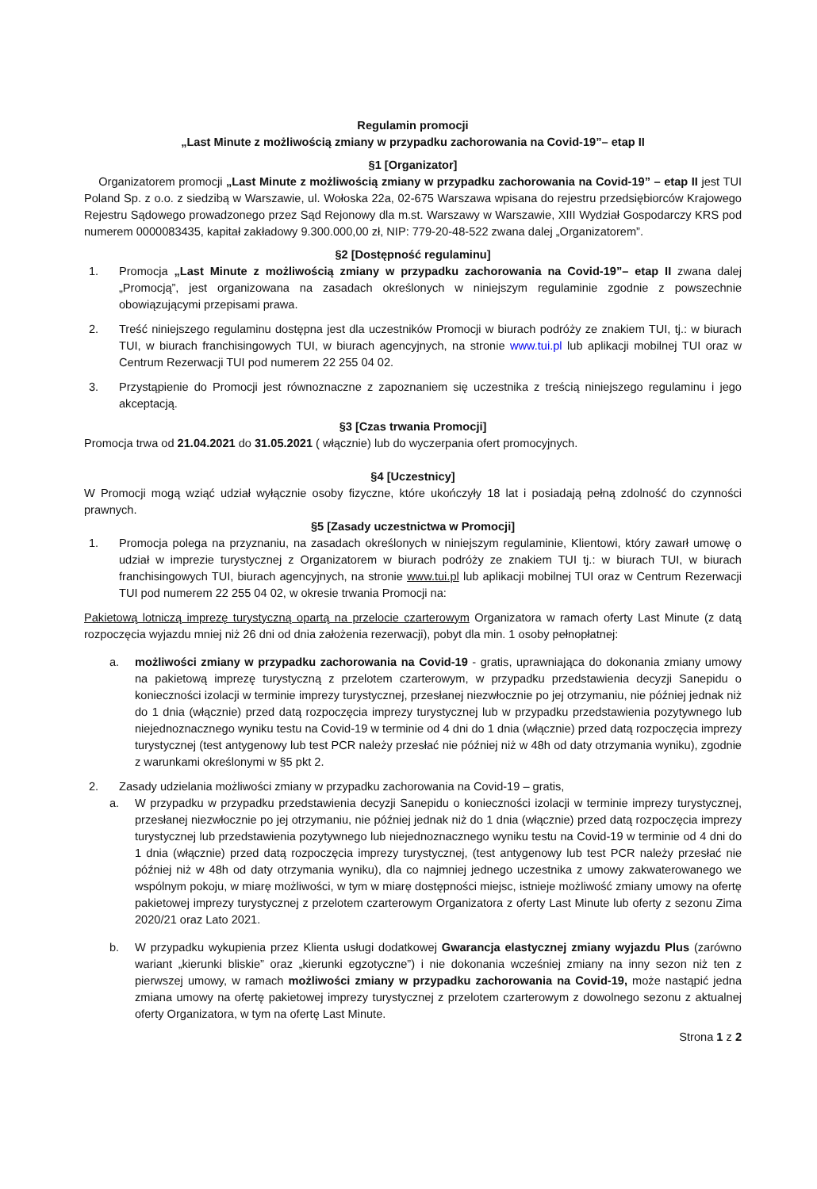Regulamin promocji
„Last Minute z możliwością zmiany w przypadku zachorowania na Covid-19”– etap II
§1 [Organizator]
Organizatorem promocji „Last Minute z możliwością zmiany w przypadku zachorowania na Covid-19” – etap II jest TUI Poland Sp. z o.o. z siedzibą w Warszawie, ul. Wołoska 22a, 02-675 Warszawa wpisana do rejestru przedsiębiorców Krajowego Rejestru Sądowego prowadzonego przez Sąd Rejonowy dla m.st. Warszawy w Warszawie, XIII Wydział Gospodarczy KRS pod numerem 0000083435, kapitał zakładowy 9.300.000,00 zł, NIP: 779-20-48-522 zwana dalej „Organizatorem”.
§2 [Dostępność regulaminu]
1. Promocja „Last Minute z możliwością zmiany w przypadku zachorowania na Covid-19”– etap II zwana dalej „Promocją”, jest organizowana na zasadach określonych w niniejszym regulaminie zgodnie z powszechnie obowiązującymi przepisami prawa.
2. Treść niniejszego regulaminu dostępna jest dla uczestników Promocji w biurach podróży ze znakiem TUI, tj.: w biurach TUI, w biurach franchisingowych TUI, w biurach agencyjnych, na stronie www.tui.pl lub aplikacji mobilnej TUI oraz w Centrum Rezerwacji TUI pod numerem 22 255 04 02.
3. Przystąpienie do Promocji jest równoznaczne z zapoznaniem się uczestnika z treścią niniejszego regulaminu i jego akceptacją.
§3 [Czas trwania Promocji]
Promocja trwa od 21.04.2021 do 31.05.2021 ( włącznie) lub do wyczerpania ofert promocyjnych.
§4 [Uczestnicy]
W Promocji mogą wziąć udział wyłącznie osoby fizyczne, które ukończyły 18 lat i posiadają pełną zdolność do czynności prawnych.
§5 [Zasady uczestnictwa w Promocji]
1. Promocja polega na przyznaniu, na zasadach określonych w niniejszym regulaminie, Klientowi, który zawarł umowę o udział w imprezie turystycznej z Organizatorem w biurach podróży ze znakiem TUI tj.: w biurach TUI, w biurach franchisingowych TUI, biurach agencyjnych, na stronie www.tui.pl lub aplikacji mobilnej TUI oraz w Centrum Rezerwacji TUI pod numerem 22 255 04 02, w okresie trwania Promocji na:
Pakietową lotniczą imprezę turystyczną opartą na przelocie czarterowym Organizatora w ramach oferty Last Minute (z datą rozpoczęcia wyjazdu mniej niż 26 dni od dnia założenia rezerwacji), pobyt dla min. 1 osoby pełnopłatnej:
a. możliwości zmiany w przypadku zachorowania na Covid-19 - gratis, uprawniająca do dokonania zmiany umowy na pakietową imprezę turystyczną z przelotem czarterowym, w przypadku przedstawienia decyzji Sanepidu o konieczności izolacji w terminie imprezy turystycznej, przesłanej niezwłocznie po jej otrzymaniu, nie później jednak niż do 1 dnia (włącznie) przed datą rozpoczęcia imprezy turystycznej lub w przypadku przedstawienia pozytywnego lub niejednoznacznego wyniku testu na Covid-19 w terminie od 4 dni do 1 dnia (włącznie) przed datą rozpoczęcia imprezy turystycznej (test antygenowy lub test PCR należy przesłać nie później niż w 48h od daty otrzymania wyniku), zgodnie z warunkami określonymi w §5 pkt 2.
2. Zasady udzielania możliwości zmiany w przypadku zachorowania na Covid-19 – gratis,
a. W przypadku w przypadku przedstawienia decyzji Sanepidu o konieczności izolacji w terminie imprezy turystycznej, przesłanej niezwłocznie po jej otrzymaniu, nie później jednak niż do 1 dnia (włącznie) przed datą rozpoczęcia imprezy turystycznej lub przedstawienia pozytywnego lub niejednoznacznego wyniku testu na Covid-19 w terminie od 4 dni do 1 dnia (włącznie) przed datą rozpoczęcia imprezy turystycznej, (test antygenowy lub test PCR należy przesłać nie później niż w 48h od daty otrzymania wyniku), dla co najmniej jednego uczestnika z umowy zakwaterowanego we wspólnym pokoju, w miarę możliwości, w tym w miarę dostępności miejsc, istnieje możliwość zmiany umowy na ofertę pakietowej imprezy turystycznej z przelotem czarterowym Organizatora z oferty Last Minute lub oferty z sezonu Zima 2020/21 oraz Lato 2021.
b. W przypadku wykupienia przez Klienta usługi dodatkowej Gwarancja elastycznej zmiany wyjazdu Plus (zarówno wariant „kierunki bliskie” oraz „kierunki egzotyczne”) i nie dokonania wcześniej zmiany na inny sezon niż ten z pierwszej umowy, w ramach możliwości zmiany w przypadku zachorowania na Covid-19, może nastąpić jedna zmiana umowy na ofertę pakietowej imprezy turystycznej z przelotem czarterowym z dowolnego sezonu z aktualnej oferty Organizatora, w tym na ofertę Last Minute.
Strona 1 z 2